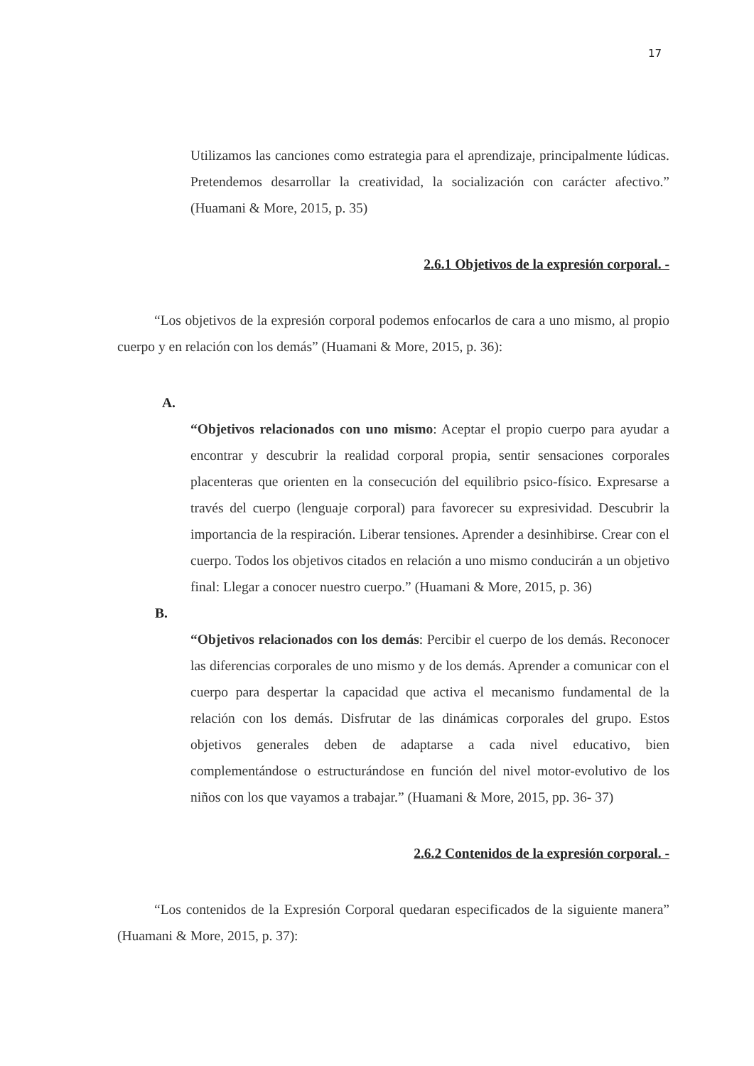17
Utilizamos las canciones como estrategia para el aprendizaje, principalmente lúdicas. Pretendemos desarrollar la creatividad, la socialización con carácter afectivo.” (Huamani & More, 2015, p. 35)
2.6.1 Objetivos de la expresión corporal. -
“Los objetivos de la expresión corporal podemos enfocarlos de cara a uno mismo, al propio cuerpo y en relación con los demás” (Huamani & More, 2015, p. 36):
A.
“Objetivos relacionados con uno mismo: Aceptar el propio cuerpo para ayudar a encontrar y descubrir la realidad corporal propia, sentir sensaciones corporales placenteras que orienten en la consecución del equilibrio psico-físico. Expresarse a través del cuerpo (lenguaje corporal) para favorecer su expresividad. Descubrir la importancia de la respiración. Liberar tensiones. Aprender a desinhibirse. Crear con el cuerpo. Todos los objetivos citados en relación a uno mismo conducirán a un objetivo final: Llegar a conocer nuestro cuerpo.” (Huamani & More, 2015, p. 36)
B.
“Objetivos relacionados con los demás: Percibir el cuerpo de los demás. Reconocer las diferencias corporales de uno mismo y de los demás. Aprender a comunicar con el cuerpo para despertar la capacidad que activa el mecanismo fundamental de la relación con los demás. Disfrutar de las dinámicas corporales del grupo. Estos objetivos generales deben de adaptarse a cada nivel educativo, bien complementándose o estructurándose en función del nivel motor-evolutivo de los niños con los que vayamos a trabajar.” (Huamani & More, 2015, pp. 36- 37)
2.6.2 Contenidos de la expresión corporal. -
“Los contenidos de la Expresión Corporal quedaran especificados de la siguiente manera” (Huamani & More, 2015, p. 37):